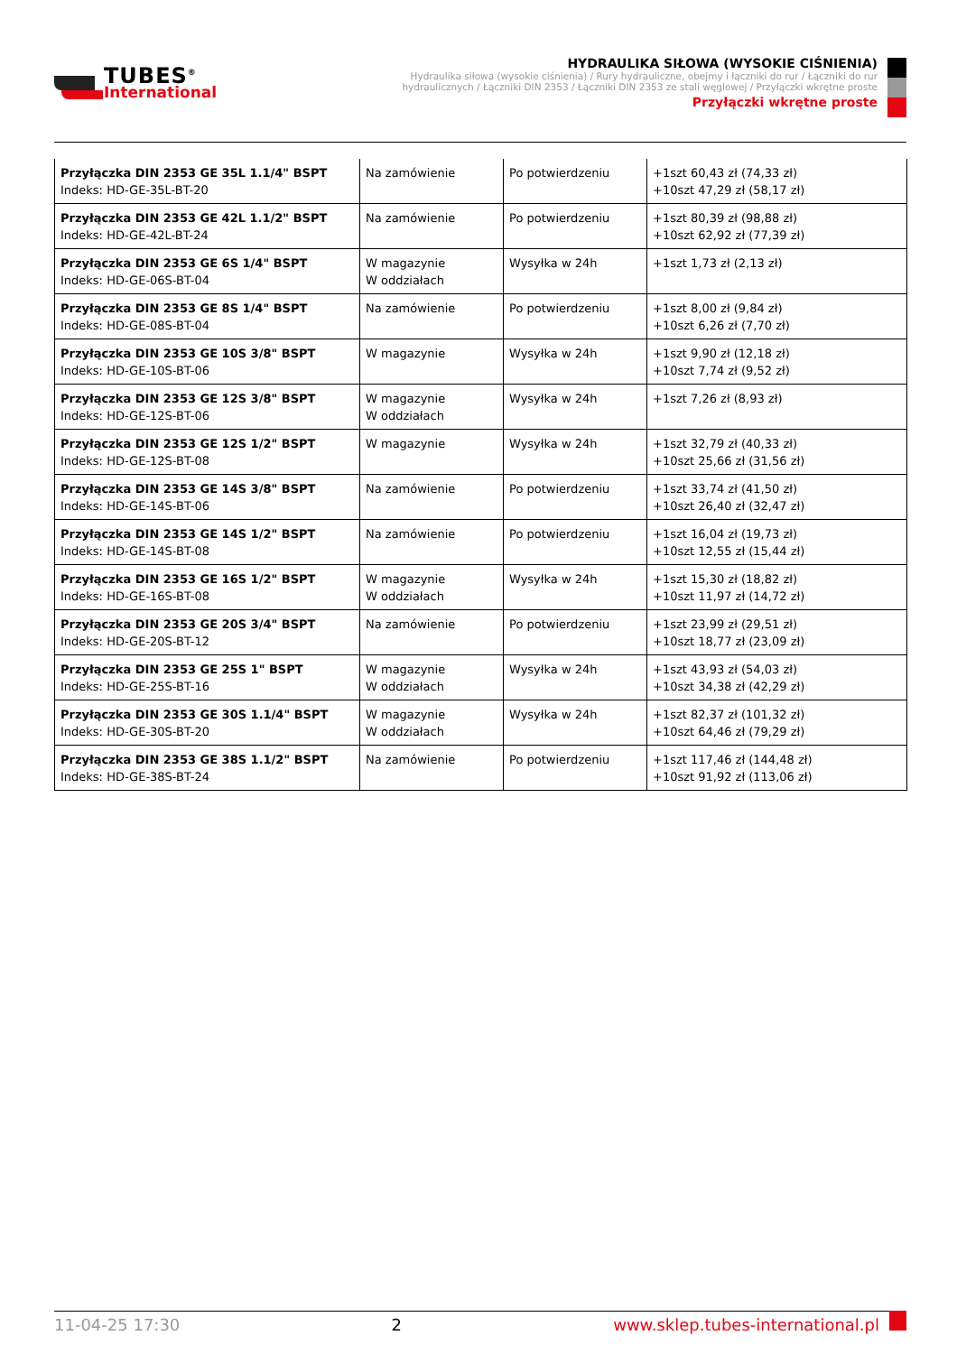TUBES<sup>®</sup>
International
HYDRAULIKA SIŁOWA (WYSOKIE CIŚNIENIA)
Hydraulika siłowa (wysokie ciśnienia) / Rury hydrauliczne, obejmy i łączniki do rur / Łączniki do rur hydraulicznych / Łączniki DIN 2353 / Łączniki DIN 2353 ze stali węglowej / Przyłączki wkrętne proste
Przyłączki wkrętne proste
| Przyłączka DIN 2353 GE 35L 1.1/4" BSPT Indeks: HD-GE-35L-BT-20 | Na zamówienie | Po potwierdzeniu | +1szt 60,43 zł (74,33 zł) +10szt 47,29 zł (58,17 zł) |
| Przyłączka DIN 2353 GE 42L 1.1/2" BSPT Indeks: HD-GE-42L-BT-24 | Na zamówienie | Po potwierdzeniu | +1szt 80,39 zł (98,88 zł) +10szt 62,92 zł (77,39 zł) |
| Przyłączka DIN 2353 GE 6S 1/4" BSPT Indeks: HD-GE-06S-BT-04 | W magazynie W oddziałach | Wysyłka w 24h | +1szt 1,73 zł (2,13 zł) |
| Przyłączka DIN 2353 GE 8S 1/4" BSPT Indeks: HD-GE-08S-BT-04 | Na zamówienie | Po potwierdzeniu | +1szt 8,00 zł (9,84 zł) +10szt 6,26 zł (7,70 zł) |
| Przyłączka DIN 2353 GE 10S 3/8" BSPT Indeks: HD-GE-10S-BT-06 | W magazynie | Wysyłka w 24h | +1szt 9,90 zł (12,18 zł) +10szt 7,74 zł (9,52 zł) |
| Przyłączka DIN 2353 GE 12S 3/8" BSPT Indeks: HD-GE-12S-BT-06 | W magazynie W oddziałach | Wysyłka w 24h | +1szt 7,26 zł (8,93 zł) |
| Przyłączka DIN 2353 GE 12S 1/2" BSPT Indeks: HD-GE-12S-BT-08 | W magazynie | Wysyłka w 24h | +1szt 32,79 zł (40,33 zł) +10szt 25,66 zł (31,56 zł) |
| Przyłączka DIN 2353 GE 14S 3/8" BSPT Indeks: HD-GE-14S-BT-06 | Na zamówienie | Po potwierdzeniu | +1szt 33,74 zł (41,50 zł) +10szt 26,40 zł (32,47 zł) |
| Przyłączka DIN 2353 GE 14S 1/2" BSPT Indeks: HD-GE-14S-BT-08 | Na zamówienie | Po potwierdzeniu | +1szt 16,04 zł (19,73 zł) +10szt 12,55 zł (15,44 zł) |
| Przyłączka DIN 2353 GE 16S 1/2" BSPT Indeks: HD-GE-16S-BT-08 | W magazynie W oddziałach | Wysyłka w 24h | +1szt 15,30 zł (18,82 zł) +10szt 11,97 zł (14,72 zł) |
| Przyłączka DIN 2353 GE 20S 3/4" BSPT Indeks: HD-GE-20S-BT-12 | Na zamówienie | Po potwierdzeniu | +1szt 23,99 zł (29,51 zł) +10szt 18,77 zł (23,09 zł) |
| Przyłączka DIN 2353 GE 25S 1" BSPT Indeks: HD-GE-25S-BT-16 | W magazynie W oddziałach | Wysyłka w 24h | +1szt 43,93 zł (54,03 zł) +10szt 34,38 zł (42,29 zł) |
| Przyłączka DIN 2353 GE 30S 1.1/4" BSPT Indeks: HD-GE-30S-BT-20 | W magazynie W oddziałach | Wysyłka w 24h | +1szt 82,37 zł (101,32 zł) +10szt 64,46 zł (79,29 zł) |
| Przyłączka DIN 2353 GE 38S 1.1/2" BSPT Indeks: HD-GE-38S-BT-24 | Na zamówienie | Po potwierdzeniu | +1szt 117,46 zł (144,48 zł) +10szt 91,92 zł (113,06 zł) |
11-04-25 17:30 2 www.sklep.tubes-international.pl